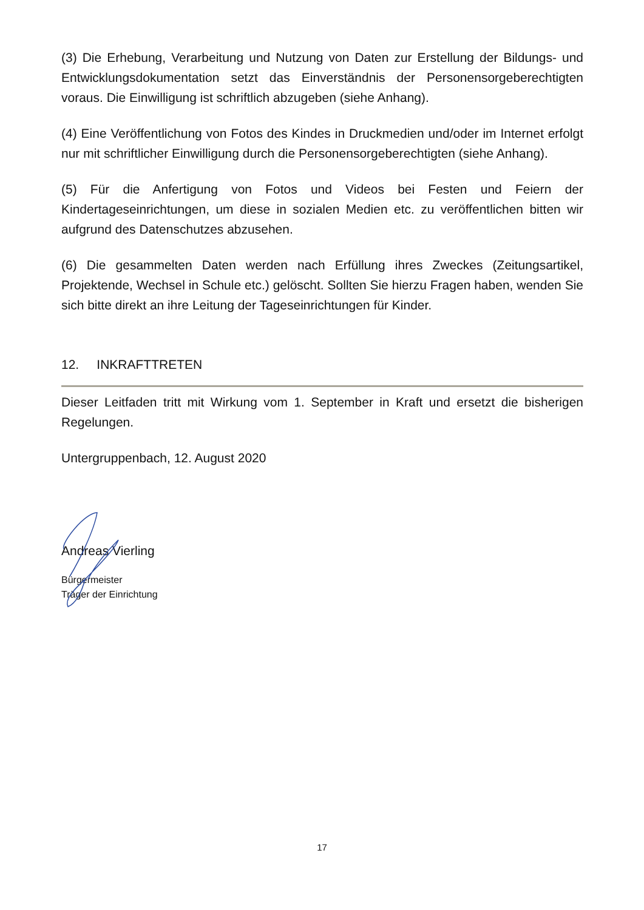(3) Die Erhebung, Verarbeitung und Nutzung von Daten zur Erstellung der Bildungs- und Entwicklungsdokumentation setzt das Einverständnis der Personensorgeberechtigten voraus. Die Einwilligung ist schriftlich abzugeben (siehe Anhang).
(4) Eine Veröffentlichung von Fotos des Kindes in Druckmedien und/oder im Internet erfolgt nur mit schriftlicher Einwilligung durch die Personensorgeberechtigten (siehe Anhang).
(5) Für die Anfertigung von Fotos und Videos bei Festen und Feiern der Kindertageseinrichtungen, um diese in sozialen Medien etc. zu veröffentlichen bitten wir aufgrund des Datenschutzes abzusehen.
(6) Die gesammelten Daten werden nach Erfüllung ihres Zweckes (Zeitungsartikel, Projektende, Wechsel in Schule etc.) gelöscht. Sollten Sie hierzu Fragen haben, wenden Sie sich bitte direkt an ihre Leitung der Tageseinrichtungen für Kinder.
12. INKRAFTTRETEN
Dieser Leitfaden tritt mit Wirkung vom 1. September in Kraft und ersetzt die bisherigen Regelungen.
Untergruppenbach, 12. August 2020
Andreas Vierling
Bürgermeister
Träger der Einrichtung
17